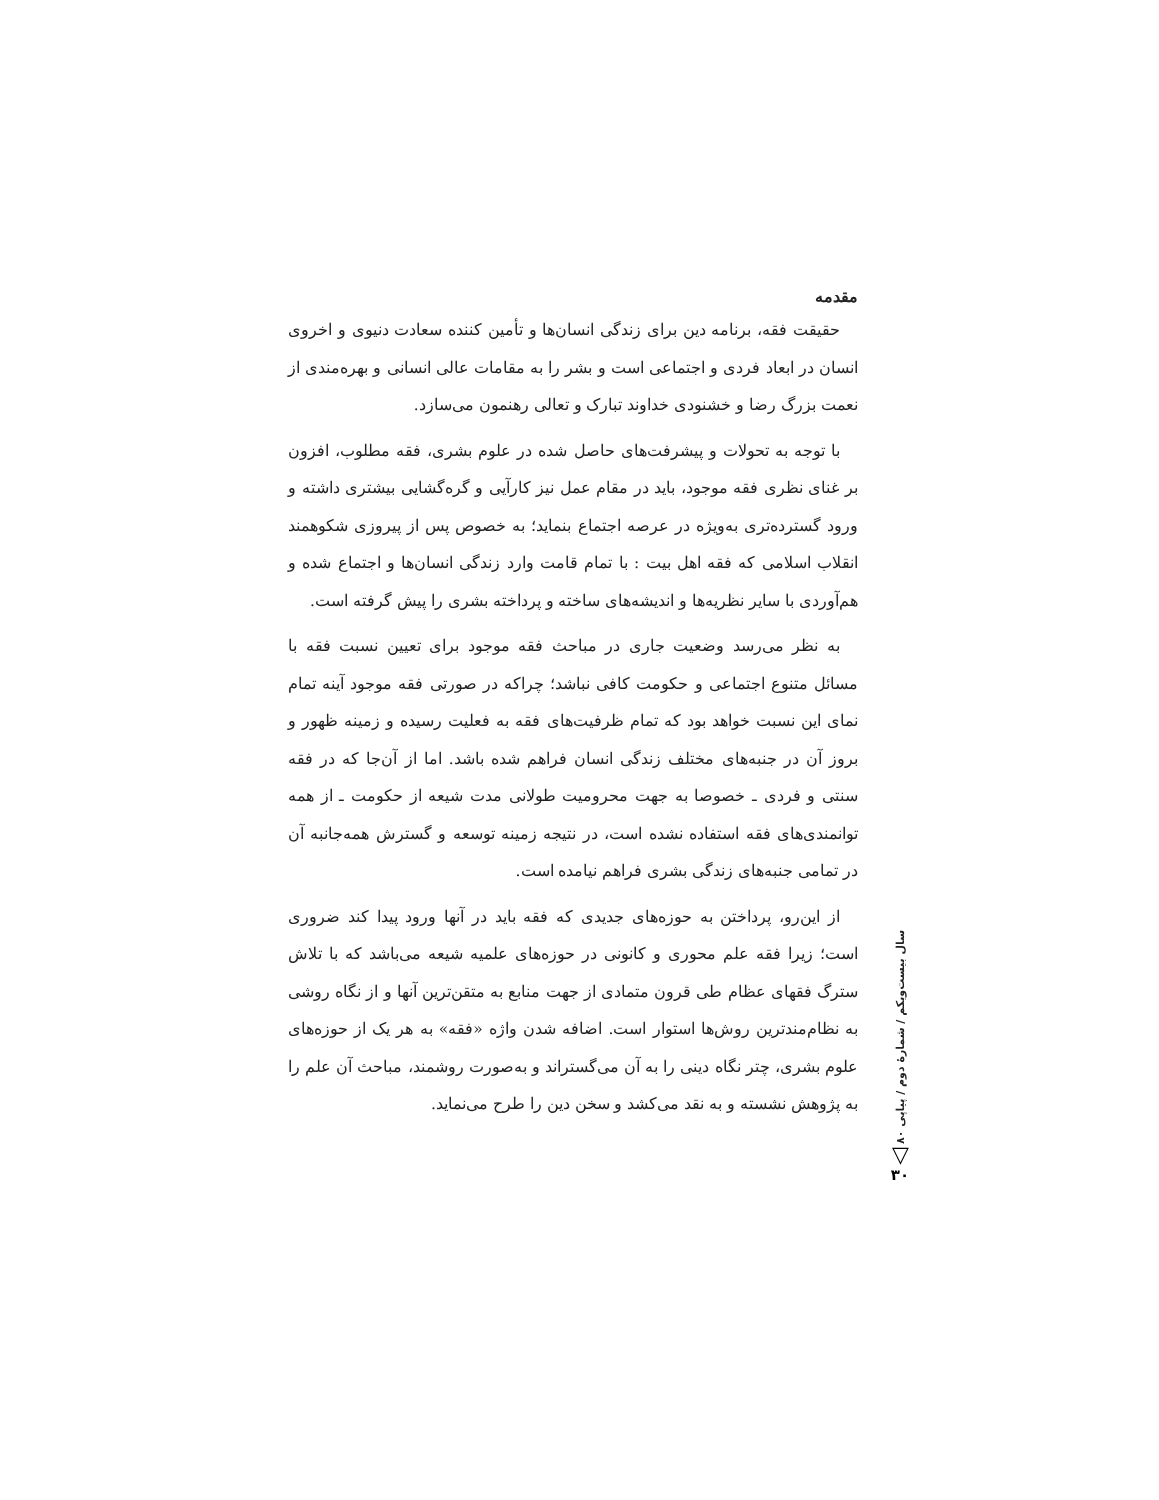مقدمه
حقیقت فقه، برنامه دین برای زندگی انسان‌ها و تأمین کننده سعادت دنیوی و اخروی انسان در ابعاد فردی و اجتماعی است و بشر را به مقامات عالی انسانی و بهره‌مندی از نعمت بزرگ رضا و خشنودی خداوند تبارک و تعالی رهنمون می‌سازد.
با توجه به تحولات و پیشرفت‌های حاصل شده در علوم بشری، فقه مطلوب، افزون بر غنای نظری فقه موجود، باید در مقام عمل نیز کارآیی و گره‌گشایی بیشتری داشته و ورود گسترده‌تری به‌ویژه در عرصه اجتماع بنماید؛ به خصوص پس از پیروزی شکوهمند انقلاب اسلامی که فقه اهل بیت : با تمام قامت وارد زندگی انسان‌ها و اجتماع شده و هم‌آوردی با سایر نظریه‌ها و اندیشه‌های ساخته و پرداخته بشری را پیش گرفته است.
به نظر می‌رسد وضعیت جاری در مباحث فقه موجود برای تعیین نسبت فقه با مسائل متنوع اجتماعی و حکومت کافی نباشد؛ چراکه در صورتی فقه موجود آینه تمام نمای این نسبت خواهد بود که تمام ظرفیت‌های فقه به فعلیت رسیده و زمینه ظهور و بروز آن در جنبه‌های مختلف زندگی انسان فراهم شده باشد. اما از آن‌جا که در فقه سنتی و فردی ـ خصوصا به جهت محرومیت طولانی مدت شیعه از حکومت ـ از همه توانمندی‌های فقه استفاده نشده است، در نتیجه زمینه توسعه و گسترش همه‌جانبه آن در تمامی جنبه‌های زندگی بشری فراهم نیامده است.
از این‌رو، پرداختن به حوزه‌های جدیدی که فقه باید در آنها ورود پیدا کند ضروری است؛ زیرا فقه علم محوری و کانونی در حوزه‌های علمیه شیعه می‌باشد که با تلاش سترگ فقهای عظام طی قرون متمادی از جهت منابع به متقن‌ترین آنها و از نگاه روشی به نظام‌مندترین روش‌ها استوار است. اضافه شدن واژه «فقه» به هر یک از حوزه‌های علوم بشری، چتر نگاه دینی را به آن می‌گستراند و به‌صورت روشمند، مباحث آن علم را به پژوهش نشسته و به نقد می‌کشد و سخن دین را طرح می‌نماید.
سال بیست‌ویکم / شمارهٔ دوم / پیاپی ۸۰
▽
۳۰